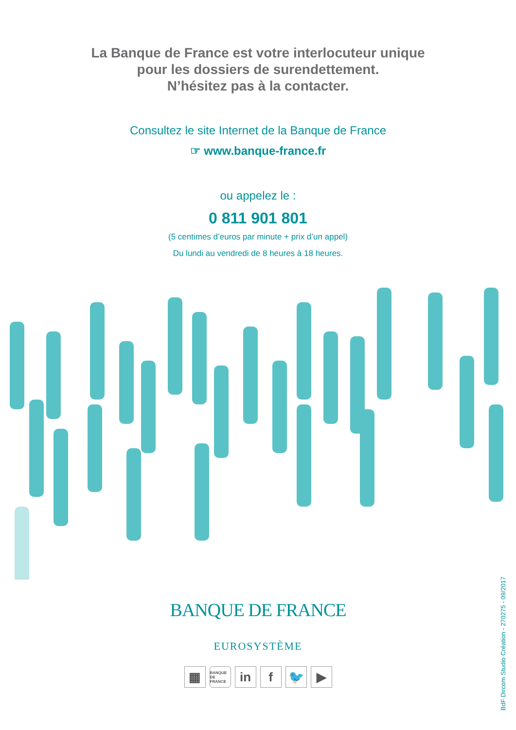La Banque de France est votre interlocuteur unique
pour les dossiers de surendettement.
N’hésitez pas à la contacter.
Consultez le site Internet de la Banque de France
☞ www.banque-france.fr
ou appelez le :
0 811 901 801
(5 centimes d’euros par minute + prix d’un appel)
Du lundi au vendredi de 8 heures à 18 heures.
BANQUE DE FRANCE
EUROSYSTÈME
▦
BANQUE DE FRANCE
in f 🐦 ▶
BdF Dircom Studio Création - 270275 - 09/2017